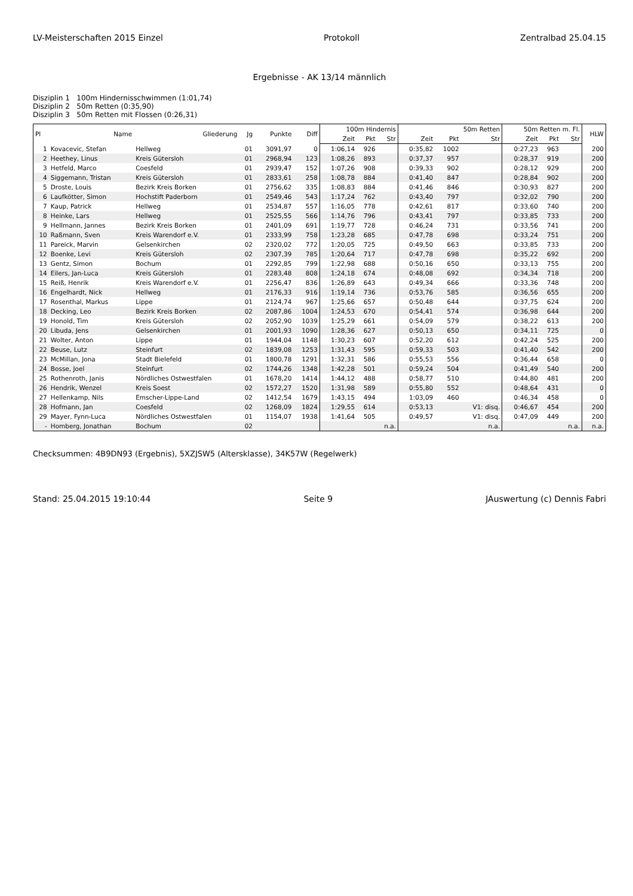LV-Meisterschaften 2015 Einzel Protokoll Zentralbad 25.04.15
Ergebnisse - AK 13/14 männlich
Disziplin 1 100m Hindernisschwimmen (1:01,74)
Disziplin 2 50m Retten (0:35,90)
Disziplin 3 50m Retten mit Flossen (0:26,31)
| Pl | Name | Gliederung | Jg | Punkte | Diff | 100m Hindernis | | | 50m Retten | | | 50m Retten m. Fl. | | | HLW |
| --- | --- | --- | --- | --- | --- | --- | --- | --- | --- | --- | --- | --- | --- | --- | --- |
| | | | | | | Zeit | Pkt | Str | Zeit | Pkt | Str | Zeit | Pkt | Str | |
| 1 | Kovacevic, Stefan | Hellweg | 01 | 3091,97 | 0 | 1:06,14 | 926 | | 0:35,82 | 1002 | | 0:27,23 | 963 | | 200 |
| 2 | Heethey, Linus | Kreis Gütersloh | 01 | 2968,94 | 123 | 1:08,26 | 893 | | 0:37,37 | 957 | | 0:28,37 | 919 | | 200 |
| 3 | Hetfeld, Marco | Coesfeld | 01 | 2939,47 | 152 | 1:07,26 | 908 | | 0:39,33 | 902 | | 0:28,12 | 929 | | 200 |
| 4 | Siggemann, Tristan | Kreis Gütersloh | 01 | 2833,61 | 258 | 1:08,78 | 884 | | 0:41,40 | 847 | | 0:28,84 | 902 | | 200 |
| 5 | Droste, Louis | Bezirk Kreis Borken | 01 | 2756,62 | 335 | 1:08,83 | 884 | | 0:41,46 | 846 | | 0:30,93 | 827 | | 200 |
| 6 | Laufkötter, Simon | Hochstift Paderborn | 01 | 2549,46 | 543 | 1:17,24 | 762 | | 0:43,40 | 797 | | 0:32,02 | 790 | | 200 |
| 7 | Kaup, Patrick | Hellweg | 01 | 2534,87 | 557 | 1:16,05 | 778 | | 0:42,61 | 817 | | 0:33,60 | 740 | | 200 |
| 8 | Heinke, Lars | Hellweg | 01 | 2525,55 | 566 | 1:14,76 | 796 | | 0:43,41 | 797 | | 0:33,85 | 733 | | 200 |
| 9 | Hellmann, Jannes | Bezirk Kreis Borken | 01 | 2401,09 | 691 | 1:19,77 | 728 | | 0:46,24 | 731 | | 0:33,56 | 741 | | 200 |
| 10 | Raßmann, Sven | Kreis Warendorf e.V. | 01 | 2333,99 | 758 | 1:23,28 | 685 | | 0:47,78 | 698 | | 0:33,24 | 751 | | 200 |
| 11 | Pareick, Marvin | Gelsenkirchen | 02 | 2320,02 | 772 | 1:20,05 | 725 | | 0:49,50 | 663 | | 0:33,85 | 733 | | 200 |
| 12 | Boenke, Levi | Kreis Gütersloh | 02 | 2307,39 | 785 | 1:20,64 | 717 | | 0:47,78 | 698 | | 0:35,22 | 692 | | 200 |
| 13 | Gentz, Simon | Bochum | 01 | 2292,85 | 799 | 1:22,98 | 688 | | 0:50,16 | 650 | | 0:33,13 | 755 | | 200 |
| 14 | Eilers, Jan-Luca | Kreis Gütersloh | 01 | 2283,48 | 808 | 1:24,18 | 674 | | 0:48,08 | 692 | | 0:34,34 | 718 | | 200 |
| 15 | Reiß, Henrik | Kreis Warendorf e.V. | 01 | 2256,47 | 836 | 1:26,89 | 643 | | 0:49,34 | 666 | | 0:33,36 | 748 | | 200 |
| 16 | Engelhardt, Nick | Hellweg | 01 | 2176,33 | 916 | 1:19,14 | 736 | | 0:53,76 | 585 | | 0:36,56 | 655 | | 200 |
| 17 | Rosenthal, Markus | Lippe | 01 | 2124,74 | 967 | 1:25,66 | 657 | | 0:50,48 | 644 | | 0:37,75 | 624 | | 200 |
| 18 | Decking, Leo | Bezirk Kreis Borken | 02 | 2087,86 | 1004 | 1:24,53 | 670 | | 0:54,41 | 574 | | 0:36,98 | 644 | | 200 |
| 19 | Honold, Tim | Kreis Gütersloh | 02 | 2052,90 | 1039 | 1:25,29 | 661 | | 0:54,09 | 579 | | 0:38,22 | 613 | | 200 |
| 20 | Libuda, Jens | Gelsenkirchen | 01 | 2001,93 | 1090 | 1:28,36 | 627 | | 0:50,13 | 650 | | 0:34,11 | 725 | | 0 |
| 21 | Wolter, Anton | Lippe | 01 | 1944,04 | 1148 | 1:30,23 | 607 | | 0:52,20 | 612 | | 0:42,24 | 525 | | 200 |
| 22 | Beuse, Lutz | Steinfurt | 02 | 1839,08 | 1253 | 1:31,43 | 595 | | 0:59,33 | 503 | | 0:41,40 | 542 | | 200 |
| 23 | McMillan, Jona | Stadt Bielefeld | 01 | 1800,78 | 1291 | 1:32,31 | 586 | | 0:55,53 | 556 | | 0:36,44 | 658 | | 0 |
| 24 | Bosse, Joel | Steinfurt | 02 | 1744,26 | 1348 | 1:42,28 | 501 | | 0:59,24 | 504 | | 0:41,49 | 540 | | 200 |
| 25 | Rothenroth, Janis | Nördliches Ostwestfalen | 01 | 1678,20 | 1414 | 1:44,12 | 488 | | 0:58,77 | 510 | | 0:44,80 | 481 | | 200 |
| 26 | Hendrik, Wenzel | Kreis Soest | 02 | 1572,27 | 1520 | 1:31,98 | 589 | | 0:55,80 | 552 | | 0:48,64 | 431 | | 0 |
| 27 | Hellenkamp, Nils | Emscher-Lippe-Land | 02 | 1412,54 | 1679 | 1:43,15 | 494 | | 1:03,09 | 460 | | 0:46,34 | 458 | | 0 |
| 28 | Hofmann, Jan | Coesfeld | 02 | 1268,09 | 1824 | 1:29,55 | 614 | | 0:53,13 | | V1: disq. | 0:46,67 | 454 | | 200 |
| 29 | Mayer, Fynn-Luca | Nördliches Ostwestfalen | 01 | 1154,07 | 1938 | 1:41,64 | 505 | | 0:49,57 | | V1: disq. | 0:47,09 | 449 | | 200 |
| - | Homberg, Jonathan | Bochum | 02 | | | | | n.a. | | | n.a. | | | n.a. | n.a. |
Checksummen: 4B9DN93 (Ergebnis), 5XZJSW5 (Altersklasse), 34K57W (Regelwerk)
Stand: 25.04.2015 19:10:44 Seite 9 JAuswertung (c) Dennis Fabri